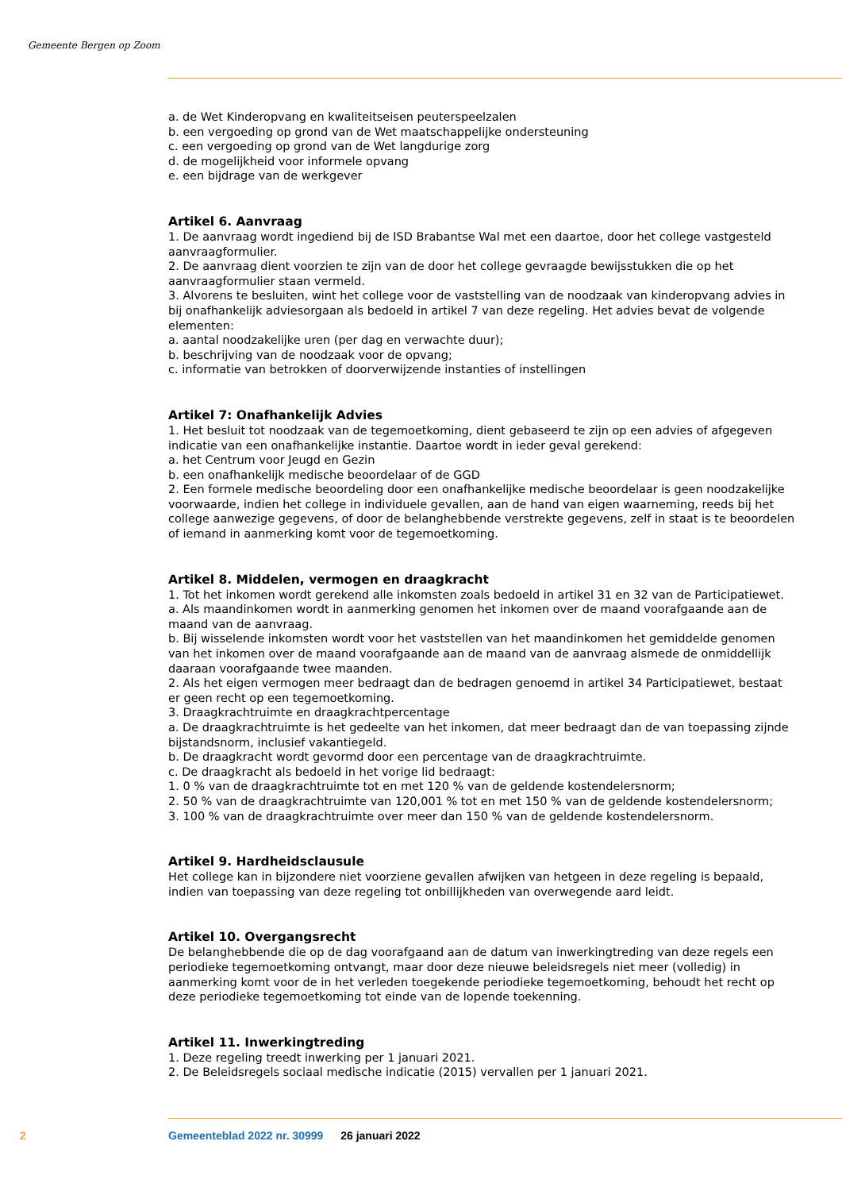Gemeente Bergen op Zoom
a. de Wet Kinderopvang en kwaliteitseisen peuterspeelzalen
b. een vergoeding op grond van de Wet maatschappelijke ondersteuning
c. een vergoeding op grond van de Wet langdurige zorg
d. de mogelijkheid voor informele opvang
e. een bijdrage van de werkgever
Artikel 6. Aanvraag
1. De aanvraag wordt ingediend bij de ISD Brabantse Wal met een daartoe, door het college vastgesteld aanvraagformulier.
2. De aanvraag dient voorzien te zijn van de door het college gevraagde bewijsstukken die op het aanvraagformulier staan vermeld.
3. Alvorens te besluiten, wint het college voor de vaststelling van de noodzaak van kinderopvang advies in bij onafhankelijk adviesorgaan als bedoeld in artikel 7 van deze regeling. Het advies bevat de volgende elementen:
a. aantal noodzakelijke uren (per dag en verwachte duur);
b. beschrijving van de noodzaak voor de opvang;
c. informatie van betrokken of doorverwijzende instanties of instellingen
Artikel 7: Onafhankelijk Advies
1. Het besluit tot noodzaak van de tegemoetkoming, dient gebaseerd te zijn op een advies of afgegeven indicatie van een onafhankelijke instantie. Daartoe wordt in ieder geval gerekend:
a. het Centrum voor Jeugd en Gezin
b. een onafhankelijk medische beoordelaar of de GGD
2. Een formele medische beoordeling door een onafhankelijke medische beoordelaar is geen noodzakelijke voorwaarde, indien het college in individuele gevallen, aan de hand van eigen waarneming, reeds bij het college aanwezige gegevens, of door de belanghebbende verstrekte gegevens, zelf in staat is te beoordelen of iemand in aanmerking komt voor de tegemoetkoming.
Artikel 8. Middelen, vermogen en draagkracht
1. Tot het inkomen wordt gerekend alle inkomsten zoals bedoeld in artikel 31 en 32 van de Participatiewet.
a. Als maandinkomen wordt in aanmerking genomen het inkomen over de maand voorafgaande aan de maand van de aanvraag.
b. Bij wisselende inkomsten wordt voor het vaststellen van het maandinkomen het gemiddelde genomen van het inkomen over de maand voorafgaande aan de maand van de aanvraag alsmede de onmiddellijk daaraan voorafgaande twee maanden.
2. Als het eigen vermogen meer bedraagt dan de bedragen genoemd in artikel 34 Participatiewet, bestaat er geen recht op een tegemoetkoming.
3. Draagkrachtruimte en draagkrachtpercentage
a. De draagkrachtruimte is het gedeelte van het inkomen, dat meer bedraagt dan de van toepassing zijnde bijstandsnorm, inclusief vakantiegeld.
b. De draagkracht wordt gevormd door een percentage van de draagkrachtruimte.
c. De draagkracht als bedoeld in het vorige lid bedraagt:
1. 0 % van de draagkrachtruimte tot en met 120 % van de geldende kostendelersnorm;
2. 50 % van de draagkrachtruimte van 120,001 % tot en met 150 % van de geldende kostendelersnorm;
3. 100 % van de draagkrachtruimte over meer dan 150 % van de geldende kostendelersnorm.
Artikel 9. Hardheidsclausule
Het college kan in bijzondere niet voorziene gevallen afwijken van hetgeen in deze regeling is bepaald, indien van toepassing van deze regeling tot onbillijkheden van overwegende aard leidt.
Artikel 10. Overgangsrecht
De belanghebbende die op de dag voorafgaand aan de datum van inwerkingtreding van deze regels een periodieke tegemoetkoming ontvangt, maar door deze nieuwe beleidsregels niet meer (volledig) in aanmerking komt voor de in het verleden toegekende periodieke tegemoetkoming, behoudt het recht op deze periodieke tegemoetkoming tot einde van de lopende toekenning.
Artikel 11. Inwerkingtreding
1. Deze regeling treedt inwerking per 1 januari 2021.
2. De Beleidsregels sociaal medische indicatie (2015) vervallen per 1 januari 2021.
2 Gemeenteblad 2022 nr. 30999 26 januari 2022